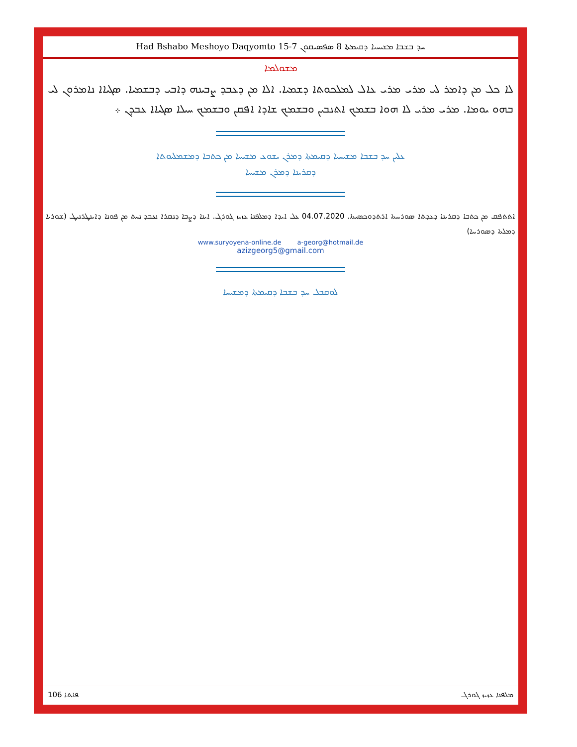Had Bshabo Meshoyo Daqyomto 15-7 ܚܕ ܒܫܒܐ ܡܫܝܚܝܐ ܕܩܝܡܬܐ 8 ܣܦܣܝܩܘܢ
ܡܫܘܠܡܐ
ܠܐ ܟܠ ܡܢ ܕܐܡܪ ܠܝ ܡܪܝ ܡܪܝ ܥܐܠ ܠܡܠܟܘܬܐ ܕܫܡܝܐ. ܐܠܐ ܡܢ ܕܥܒܕ ܨܒܝܢܗ ܕܐܒܝ ܕܒܫܡܝܐ. ܣܓܝܐܐ ܢܐܡܪܘܢ ܠܝ ܒܗܘ ܝܘܡܐ. ܡܪܝ ܡܪܝ ܠܐ ܗܘܐ ܒܫܡܟ ܐܬܢܒܝܢ ܘܒܫܡܟ ܫܐܕܐ ܐܦܩܢ ܘܒܫܡܟ ܚܝܠܐ ܣܓܝܐܐ ܥܒܕܢ ܀
ܥܠܝܢ ܚܕ ܒܫܒܐ ܡܫܝܚܝܐ ܕܩܝܡܬܐ ܕܡܪܢ ܝܫܘܥ ܡܫܝܚܐ ܡܢ ܟܬܒܐ ܕܡܫܡܠܝܘܬܐ
ܕܩܪܝܢܐ ܕܡܪܢ ܡܫܝܚܐ
ܐܬܬܦܩ ܡܢ ܟܬܒܐ ܕܩܪܝܢܐ ܕܥܕܬܐ ܣܘܪܝܝܬܐ ܐܪܬܕܘܟܣܝܬܐ. 04.07.2020 ܥܠ ܐܝܕܐ ܕܡܠܦܢܐ ܥܙܝܙ ܓܘܪܓ. ܐܝܢܐ ܕܨܒܐ ܕܢܩܪܐ ܢܥܒܕ ܢܚܬ ܡܢ ܦܘܢܐ ܕܐܝܢܛܪܢܝܛ (ܫܘܪܝܐ ܕܡܠܬܐ ܕܣܘܪܝܝܐ)
www.suryoyena-online.de a-georg@hotmail.de
azizgeorg5@gmail.com
ܠܘܩܒܠ ܚܕ ܒܫܒܐ ܕܩܝܡܬܐ ܕܡܫܝܚܐ
106 ܦܐܬܐ ܡܠܦܢܐ ܥܙܝܙ ܓܘܪܓ